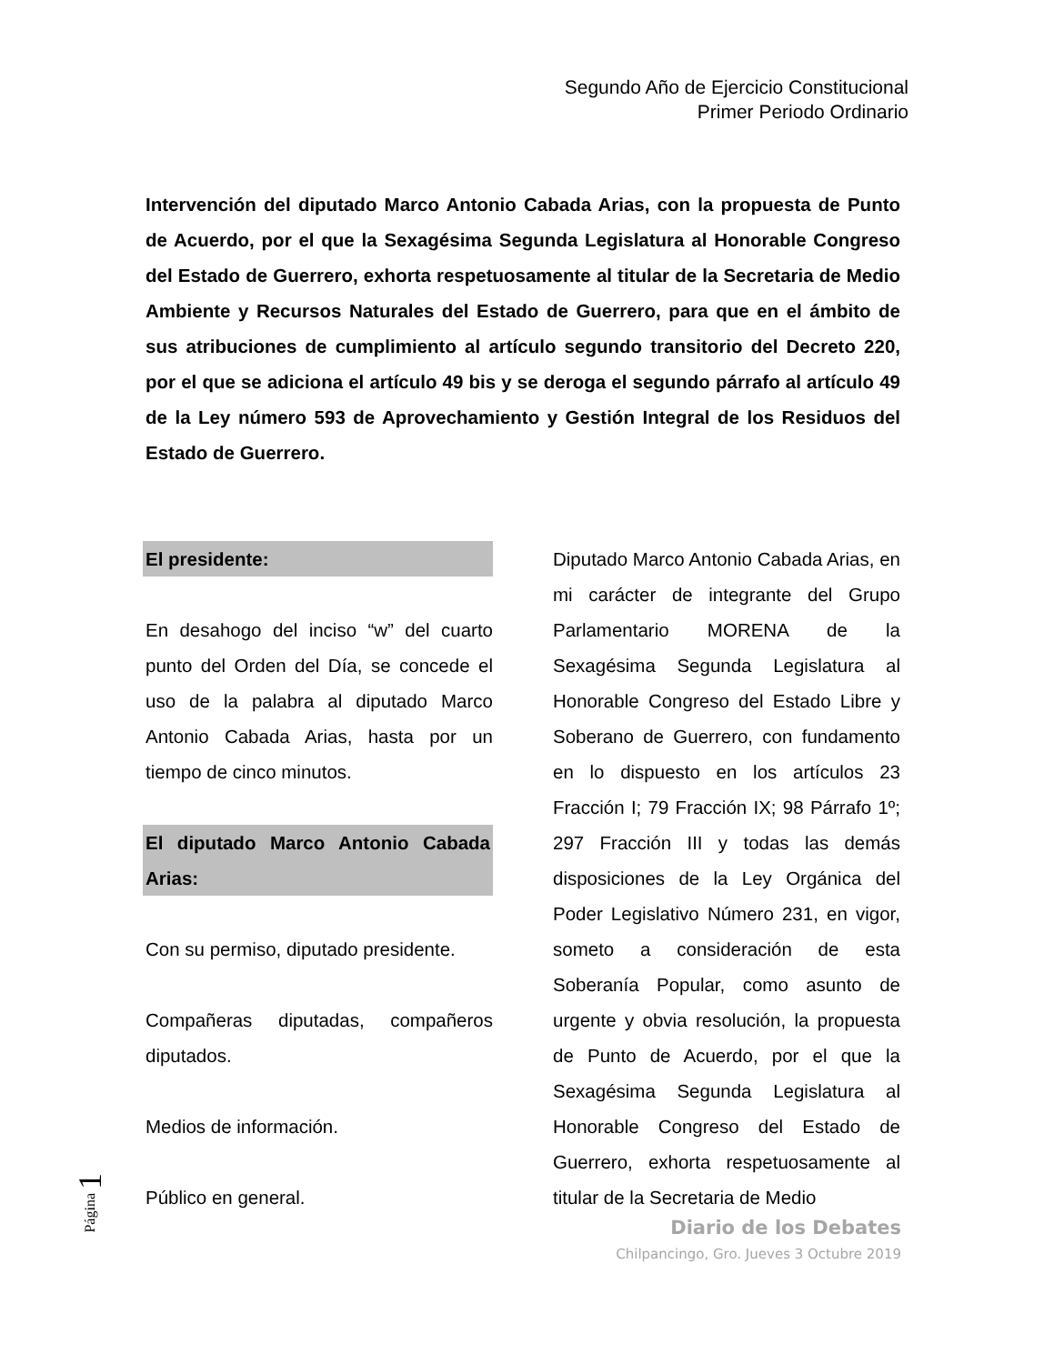Segundo Año de Ejercicio Constitucional
Primer Periodo Ordinario
Intervención del diputado Marco Antonio Cabada Arias, con la propuesta de Punto de Acuerdo, por el que la Sexagésima Segunda Legislatura al Honorable Congreso del Estado de Guerrero, exhorta respetuosamente al titular de la Secretaria de Medio Ambiente y Recursos Naturales del Estado de Guerrero, para que en el ámbito de sus atribuciones de cumplimiento al artículo segundo transitorio del Decreto 220, por el que se adiciona el artículo 49 bis y se deroga el segundo párrafo al artículo 49 de la Ley número 593 de Aprovechamiento y Gestión Integral de los Residuos del Estado de Guerrero.
El presidente:
En desahogo del inciso “w” del cuarto punto del Orden del Día, se concede el uso de la palabra al diputado Marco Antonio Cabada Arias, hasta por un tiempo de cinco minutos.
El diputado Marco Antonio Cabada Arias:
Con su permiso, diputado presidente.
Compañeras diputadas, compañeros diputados.
Medios de información.
Público en general.
Diputado Marco Antonio Cabada Arias, en mi carácter de integrante del Grupo Parlamentario MORENA de la Sexagésima Segunda Legislatura al Honorable Congreso del Estado Libre y Soberano de Guerrero, con fundamento en lo dispuesto en los artículos 23 Fracción I; 79 Fracción IX; 98 Párrafo 1º; 297 Fracción III y todas las demás disposiciones de la Ley Orgánica del Poder Legislativo Número 231, en vigor, someto a consideración de esta Soberanía Popular, como asunto de urgente y obvia resolución, la propuesta de Punto de Acuerdo, por el que la Sexagésima Segunda Legislatura al Honorable Congreso del Estado de Guerrero, exhorta respetuosamente al titular de la Secretaria de Medio
Página 1
Diario de los Debates
Chilpancingo, Gro. Jueves 3 Octubre 2019